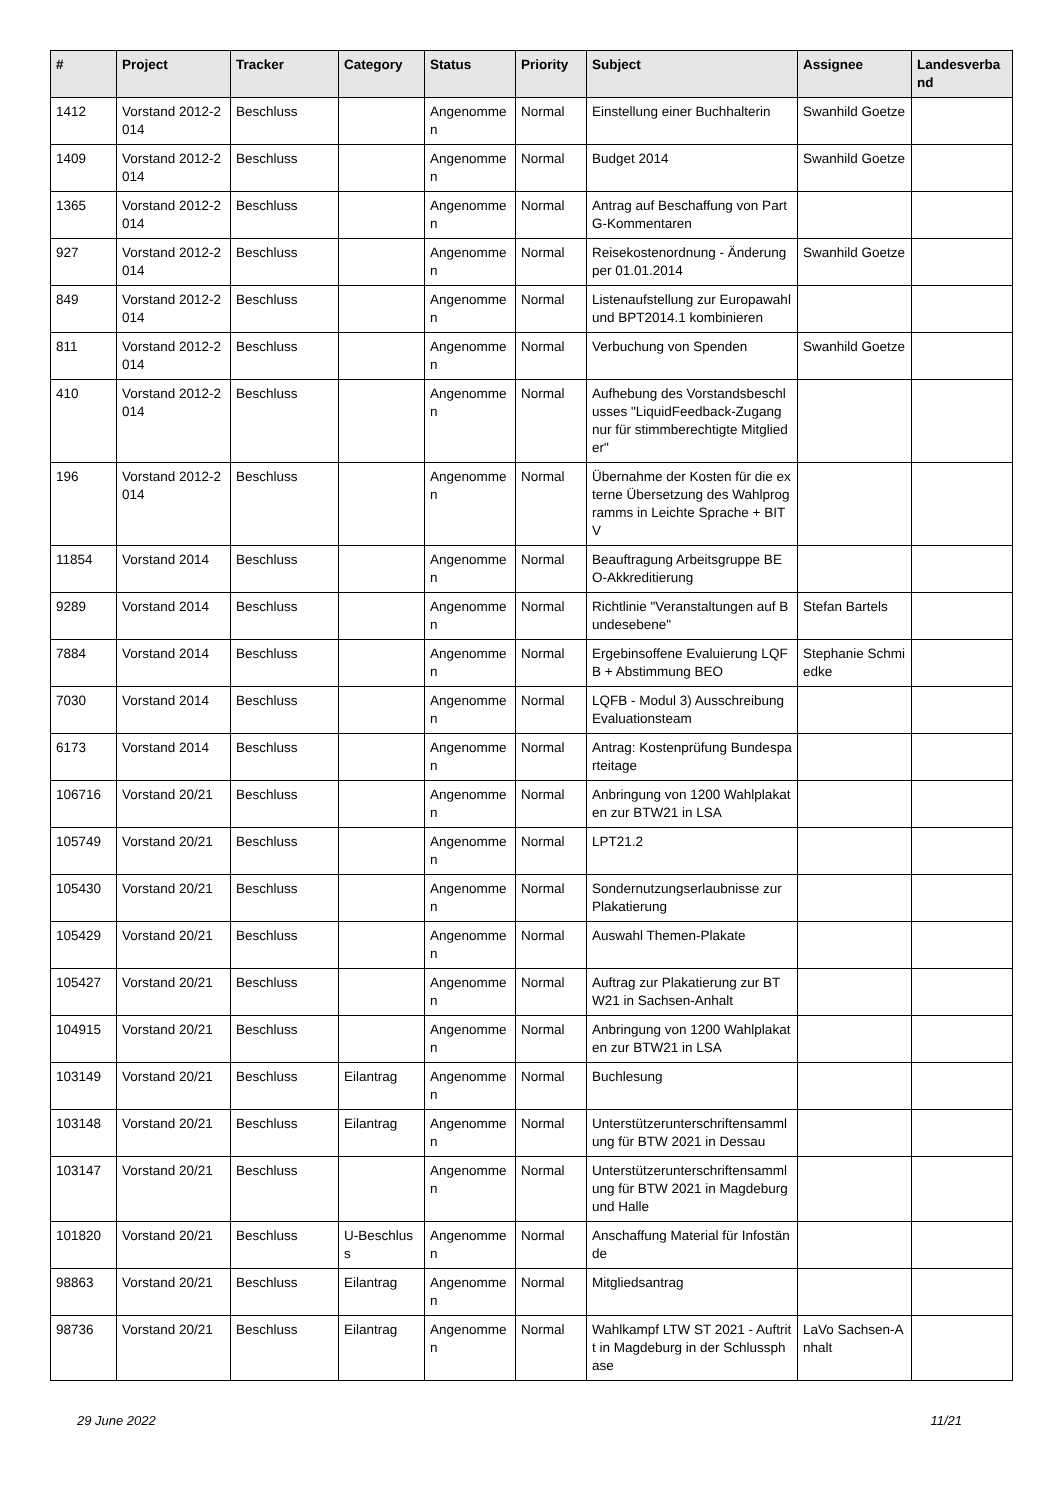| # | Project | Tracker | Category | Status | Priority | Subject | Assignee | Landesverband |
| --- | --- | --- | --- | --- | --- | --- | --- | --- |
| 1412 | Vorstand 2012-2014 | Beschluss | | Angenommen | Normal | Einstellung einer Buchhalterin | Swanhild Goetze | |
| 1409 | Vorstand 2012-2014 | Beschluss | | Angenommen | Normal | Budget 2014 | Swanhild Goetze | |
| 1365 | Vorstand 2012-2014 | Beschluss | | Angenommen | Normal | Antrag auf Beschaffung von PartG-Kommentaren | | |
| 927 | Vorstand 2012-2014 | Beschluss | | Angenommen | Normal | Reisekostenordnung - Änderung per 01.01.2014 | Swanhild Goetze | |
| 849 | Vorstand 2012-2014 | Beschluss | | Angenommen | Normal | Listenaufstellung zur Europawahl und BPT2014.1 kombinieren | | |
| 811 | Vorstand 2012-2014 | Beschluss | | Angenommen | Normal | Verbuchung von Spenden | Swanhild Goetze | |
| 410 | Vorstand 2012-2014 | Beschluss | | Angenommen | Normal | Aufhebung des Vorstandsbeschlusses "LiquidFeedback-Zugang nur für stimmberechtigte Mitglieder" | | |
| 196 | Vorstand 2012-2014 | Beschluss | | Angenommen | Normal | Übernahme der Kosten für die externe Übersetzung des Wahlprogramms in Leichte Sprache + BITV | | |
| 11854 | Vorstand 2014 | Beschluss | | Angenommen | Normal | Beauftragung Arbeitsgruppe BEO-Akkreditierung | | |
| 9289 | Vorstand 2014 | Beschluss | | Angenommen | Normal | Richtlinie "Veranstaltungen auf Bundesebene" | Stefan Bartels | |
| 7884 | Vorstand 2014 | Beschluss | | Angenommen | Normal | Ergebinsoffene Evaluierung LQFB + Abstimmung BEO | Stephanie Schmiedke | |
| 7030 | Vorstand 2014 | Beschluss | | Angenommen | Normal | LQFB - Modul 3) Ausschreibung Evaluationsteam | | |
| 6173 | Vorstand 2014 | Beschluss | | Angenommen | Normal | Antrag: Kostenprüfung Bundesparteitage | | |
| 106716 | Vorstand 20/21 | Beschluss | | Angenommen | Normal | Anbringung von 1200 Wahlplakaten zur BTW21 in LSA | | |
| 105749 | Vorstand 20/21 | Beschluss | | Angenommen | Normal | LPT21.2 | | |
| 105430 | Vorstand 20/21 | Beschluss | | Angenommen | Normal | Sondernutzungserlaubnisse zur Plakatierung | | |
| 105429 | Vorstand 20/21 | Beschluss | | Angenommen | Normal | Auswahl Themen-Plakate | | |
| 105427 | Vorstand 20/21 | Beschluss | | Angenommen | Normal | Auftrag zur Plakatierung zur BTW21 in Sachsen-Anhalt | | |
| 104915 | Vorstand 20/21 | Beschluss | | Angenommen | Normal | Anbringung von 1200 Wahlplakaten zur BTW21 in LSA | | |
| 103149 | Vorstand 20/21 | Beschluss | Eilantrag | Angenommen | Normal | Buchlesung | | |
| 103148 | Vorstand 20/21 | Beschluss | Eilantrag | Angenommen | Normal | Unterstützerunterschriftensammlung für BTW 2021 in Dessau | | |
| 103147 | Vorstand 20/21 | Beschluss | | Angenommen | Normal | Unterstützerunterschriftensammlung für BTW 2021 in Magdeburg und Halle | | |
| 101820 | Vorstand 20/21 | Beschluss | U-Beschluss | Angenommen | Normal | Anschaffung Material für Infostände | | |
| 98863 | Vorstand 20/21 | Beschluss | Eilantrag | Angenommen | Normal | Mitgliedsantrag | | |
| 98736 | Vorstand 20/21 | Beschluss | Eilantrag | Angenommen | Normal | Wahlkampf LTW ST 2021 - Auftritt in Magdeburg in der Schlussphase | LaVo Sachsen-Anhalt | |
29 June 2022 11/21